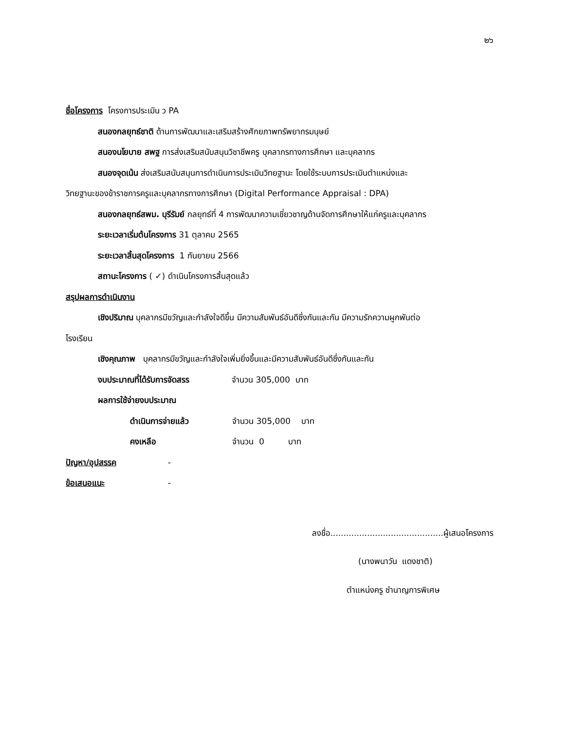๒๖
ชื่อโครงการ โครงการประเมิน ว PA
สนองกลยุทธ์ชาติ ด้านการพัฒนาและเสริมสร้างศักยภาพทรัพยากรมนุษย์
สนองนโยบาย สพฐ การส่งเสริมสนับสนุนวิชาชีพครู บุคลากรทางการศึกษา และบุคลากร
สนองจุดเน้น ส่งเสริมสนับสนุนการดำเนินการประเมินวิทยฐานะ โดยใช้ระบบการประเมินตำแหน่งและ
วิทยฐานะของข้าราชการครูและบุคลากรทางการศึกษา (Digital Performance Appraisal : DPA)
สนองกลยุทธ์สพม. บุรีรัมย์ กลยุทธ์ที่ 4 การพัฒนาความเชี่ยวชาญด้านจัดการศึกษาให้แก่ครูและบุคลากร
ระยะเวลาเริ่มต้นโครงการ 31 ตุลาคม 2565
ระยะเวลาสิ้นสุดโครงการ 1 กันยายน 2566
สถานะโครงการ ( ✓) ดำเนินโครงการสิ้นสุดแล้ว
สรุปผลการดำเนินงาน
เชิงปริมาณ บุคลากรมีขวัญและกำลังใจดีขึ้น มีความสัมพันธ์อันดีซึ่งกันและกัน มีความรักความผูกพันต่อ
โรงเรียน
เชิงคุณภาพ บุคลากรมีขวัญและกำลังใจเพิ่มยิ่งขึ้นและมีความสัมพันธ์อันดีซึ่งกันและกัน
งบประมาณที่ได้รับการจัดสรร จำนวน 305,000 บาท
ผลการใช้จ่ายงบประมาณ
ดำเนินการจ่ายแล้ว จำนวน 305,000 บาท
คงเหลือ จำนวน 0 บาท
ปัญหา/อุปสรรค -
ข้อเสนอแนะ -
ลงชื่อ...........................................ผู้เสนอโครงการ
(นางพนาวัน แดงชาติ)
ตำแหน่งครู ชำนาญการพิเศษ